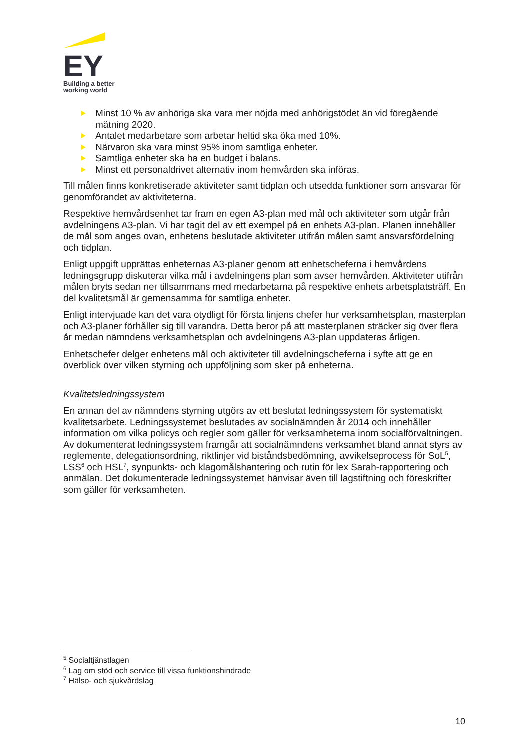EY
Building a better
working world
Minst 10 % av anhöriga ska vara mer nöjda med anhörigstödet än vid föregående mätning 2020.
Antalet medarbetare som arbetar heltid ska öka med 10%.
Närvaron ska vara minst 95% inom samtliga enheter.
Samtliga enheter ska ha en budget i balans.
Minst ett personaldrivet alternativ inom hemvården ska införas.
Till målen finns konkretiserade aktiviteter samt tidplan och utsedda funktioner som ansvarar för genomförandet av aktiviteterna.
Respektive hemvårdsenhet tar fram en egen A3-plan med mål och aktiviteter som utgår från avdelningens A3-plan. Vi har tagit del av ett exempel på en enhets A3-plan. Planen innehåller de mål som anges ovan, enhetens beslutade aktiviteter utifrån målen samt ansvarsfördelning och tidplan.
Enligt uppgift upprättas enheternas A3-planer genom att enhetscheferna i hemvårdens ledningsgrupp diskuterar vilka mål i avdelningens plan som avser hemvården. Aktiviteter utifrån målen bryts sedan ner tillsammans med medarbetarna på respektive enhets arbetsplatsträff. En del kvalitetsmål är gemensamma för samtliga enheter.
Enligt intervjuade kan det vara otydligt för första linjens chefer hur verksamhetsplan, masterplan och A3-planer förhåller sig till varandra. Detta beror på att masterplanen sträcker sig över flera år medan nämndens verksamhetsplan och avdelningens A3-plan uppdateras årligen.
Enhetschefer delger enhetens mål och aktiviteter till avdelningscheferna i syfte att ge en överblick över vilken styrning och uppföljning som sker på enheterna.
Kvalitetsledningssystem
En annan del av nämndens styrning utgörs av ett beslutat ledningssystem för systematiskt kvalitetsarbete. Ledningssystemet beslutades av socialnämnden år 2014 och innehåller information om vilka policys och regler som gäller för verksamheterna inom socialförvaltningen. Av dokumenterat ledningssystem framgår att socialnämndens verksamhet bland annat styrs av reglemente, delegationsordning, riktlinjer vid biståndsbedömning, avvikelseprocess för SoL<sup>5</sup>, LSS<sup>6</sup> och HSL<sup>7</sup>, synpunkts- och klagomålshantering och rutin för lex Sarah-rapportering och anmälan. Det dokumenterade ledningssystemet hänvisar även till lagstiftning och föreskrifter som gäller för verksamheten.
<sup>5</sup> Socialtjänstlagen
<sup>6</sup> Lag om stöd och service till vissa funktionshindrade
<sup>7</sup> Hälso- och sjukvårdslag
10